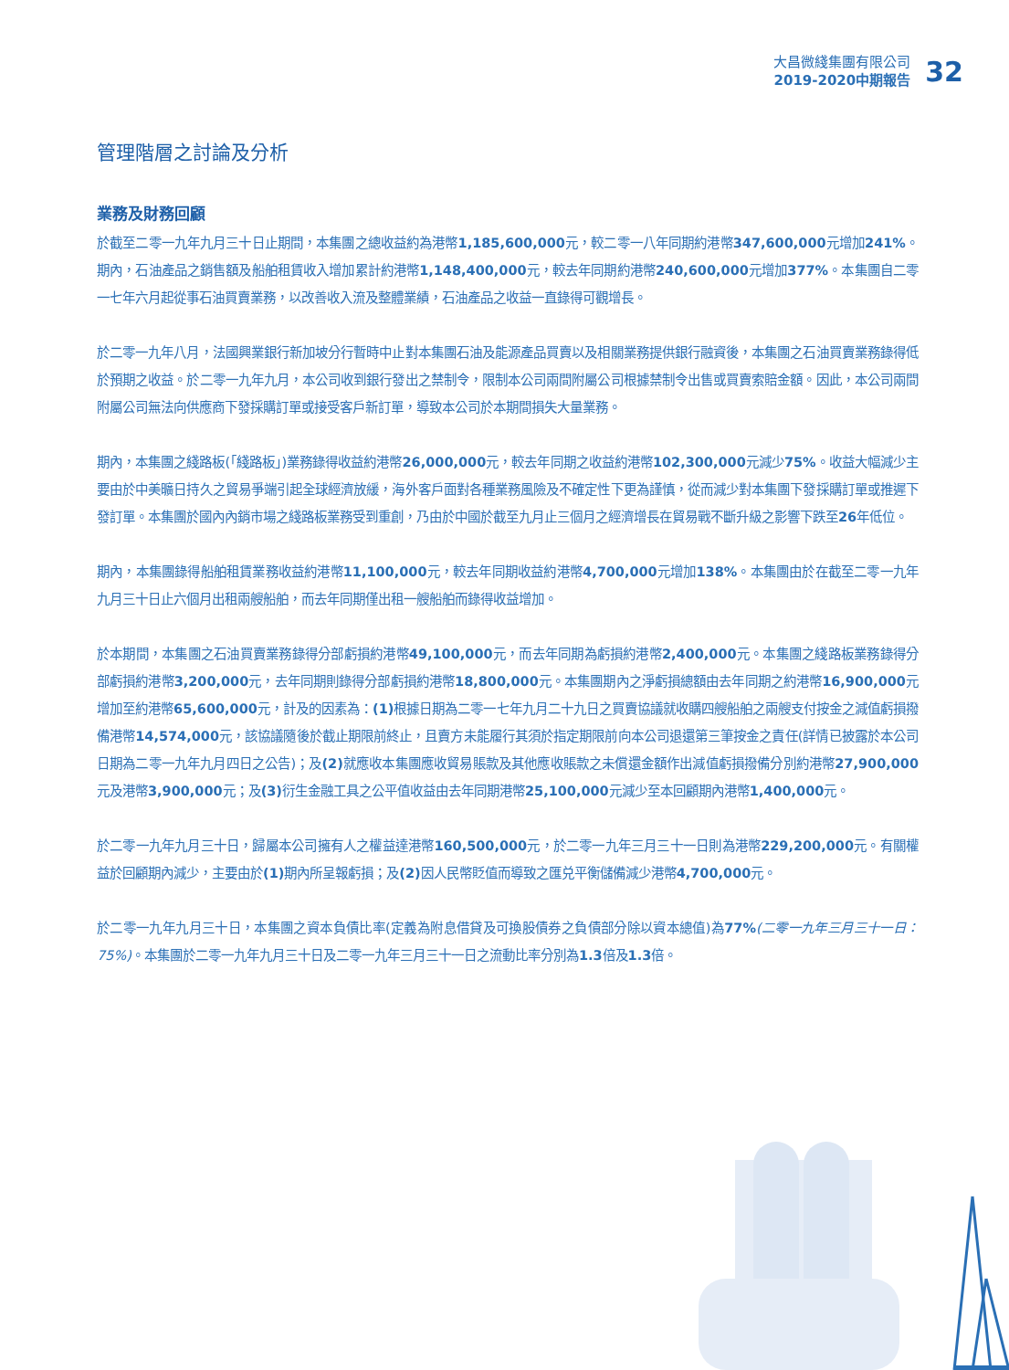大昌微綫集團有限公司
2019-2020中期報告
32
管理階層之討論及分析
業務及財務回顧
於截至二零一九年九月三十日止期間，本集團之總收益約為港幣1,185,600,000元，較二零一八年同期約港幣347,600,000元增加241%。期內，石油產品之銷售額及船舶租賃收入增加累計約港幣1,148,400,000元，較去年同期約港幣240,600,000元增加377%。本集團自二零一七年六月起從事石油買賣業務，以改善收入流及整體業績，石油產品之收益一直錄得可觀增長。
於二零一九年八月，法國興業銀行新加坡分行暫時中止對本集團石油及能源產品買賣以及相關業務提供銀行融資後，本集團之石油買賣業務錄得低於預期之收益。於二零一九年九月，本公司收到銀行發出之禁制令，限制本公司兩間附屬公司根據禁制令出售或買賣索賠金額。因此，本公司兩間附屬公司無法向供應商下發採購訂單或接受客戶新訂單，導致本公司於本期間損失大量業務。
期內，本集團之綫路板(「綫路板」)業務錄得收益約港幣26,000,000元，較去年同期之收益約港幣102,300,000元減少75%。收益大幅減少主要由於中美曠日持久之貿易爭端引起全球經濟放緩，海外客戶面對各種業務風險及不確定性下更為謹慎，從而減少對本集團下發採購訂單或推遲下發訂單。本集團於國內內銷市場之綫路板業務受到重創，乃由於中國於截至九月止三個月之經濟增長在貿易戰不斷升級之影響下跌至26年低位。
期內，本集團錄得船舶租賃業務收益約港幣11,100,000元，較去年同期收益約港幣4,700,000元增加138%。本集團由於在截至二零一九年九月三十日止六個月出租兩艘船舶，而去年同期僅出租一艘船舶而錄得收益增加。
於本期間，本集團之石油買賣業務錄得分部虧損約港幣49,100,000元，而去年同期為虧損約港幣2,400,000元。本集團之綫路板業務錄得分部虧損約港幣3,200,000元，去年同期則錄得分部虧損約港幣18,800,000元。本集團期內之淨虧損總額由去年同期之約港幣16,900,000元增加至約港幣65,600,000元，計及的因素為：(1) 根據日期為二零一七年九月二十九日之買賣協議就收購四艘船舶之兩艘支付按金之減值虧損撥備港幣14,574,000元，該協議隨後於截止期限前終止，且賣方未能履行其須於指定期限前向本公司退還第三筆按金之責任(詳情已披露於本公司日期為二零一九年九月四日之公告)；及(2) 就應收本集團應收貿易賬款及其他應收賬款之未償還金額作出減值虧損撥備分別約港幣27,900,000元及港幣3,900,000元；及(3) 衍生金融工具之公平值收益由去年同期港幣25,100,000元減少至本回顧期內港幣1,400,000元。
於二零一九年九月三十日，歸屬本公司擁有人之權益達港幣160,500,000元，於二零一九年三月三十一日則為港幣229,200,000元。有關權益於回顧期內減少，主要由於(1) 期內所呈報虧損；及(2) 因人民幣貶值而導致之匯兑平衡儲備減少港幣4,700,000元。
於二零一九年九月三十日，本集團之資本負債比率(定義為附息借貸及可換股債券之負債部分除以資本總值)為77%(二零一九年三月三十一日：75%)。本集團於二零一九年九月三十日及二零一九年三月三十一日之流動比率分別為1.3倍及1.3倍。